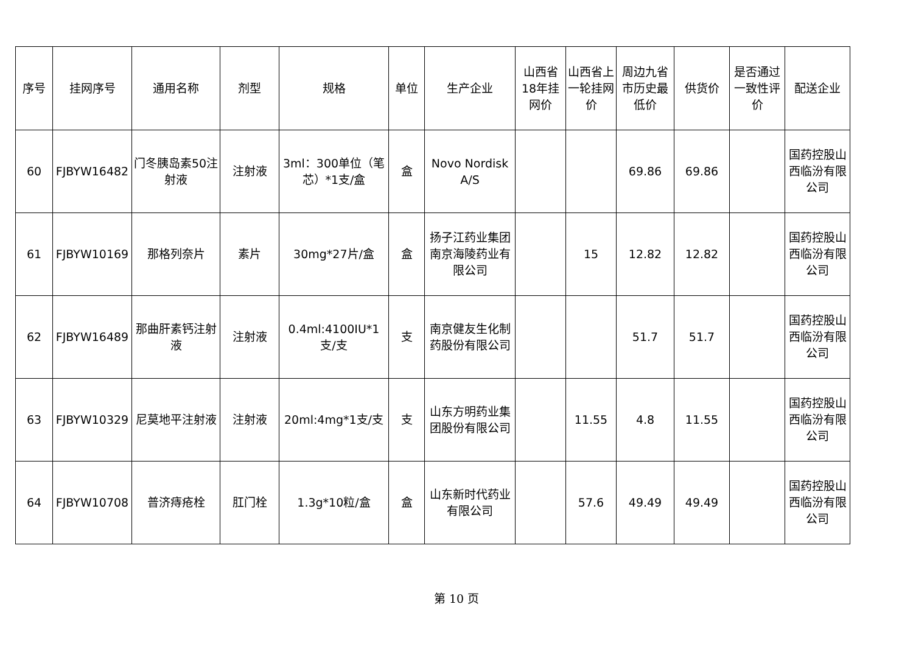| 序号 | 挂网序号 | 通用名称 | 剂型 | 规格 | 单位 | 生产企业 | 山西省18年挂网价 | 山西省上一轮挂网价 | 周边九省市历史最低价 | 供货价 | 是否通过一致性评价 | 配送企业 |
| --- | --- | --- | --- | --- | --- | --- | --- | --- | --- | --- | --- | --- |
| 60 | FJBYW16482 | 门冬胰岛素50注射液 | 注射液 | 3ml：300单位（笔芯）*1支/盒 | 盒 | Novo Nordisk A/S | | | 69.86 | 69.86 | | 国药控股山西临汾有限公司 |
| 61 | FJBYW10169 | 那格列奈片 | 素片 | 30mg*27片/盒 | 盒 | 扬子江药业集团南京海陵药业有限公司 | | 15 | 12.82 | 12.82 | | 国药控股山西临汾有限公司 |
| 62 | FJBYW16489 | 那曲肝素钙注射液 | 注射液 | 0.4ml:4100IU*1支/支 | 支 | 南京健友生化制药股份有限公司 | | | 51.7 | 51.7 | | 国药控股山西临汾有限公司 |
| 63 | FJBYW10329 | 尼莫地平注射液 | 注射液 | 20ml:4mg*1支/支 | 支 | 山东方明药业集团股份有限公司 | | 11.55 | 4.8 | 11.55 | | 国药控股山西临汾有限公司 |
| 64 | FJBYW10708 | 普济痔疮栓 | 肛门栓 | 1.3g*10粒/盒 | 盒 | 山东新时代药业有限公司 | | 57.6 | 49.49 | 49.49 | | 国药控股山西临汾有限公司 |
第 10 页